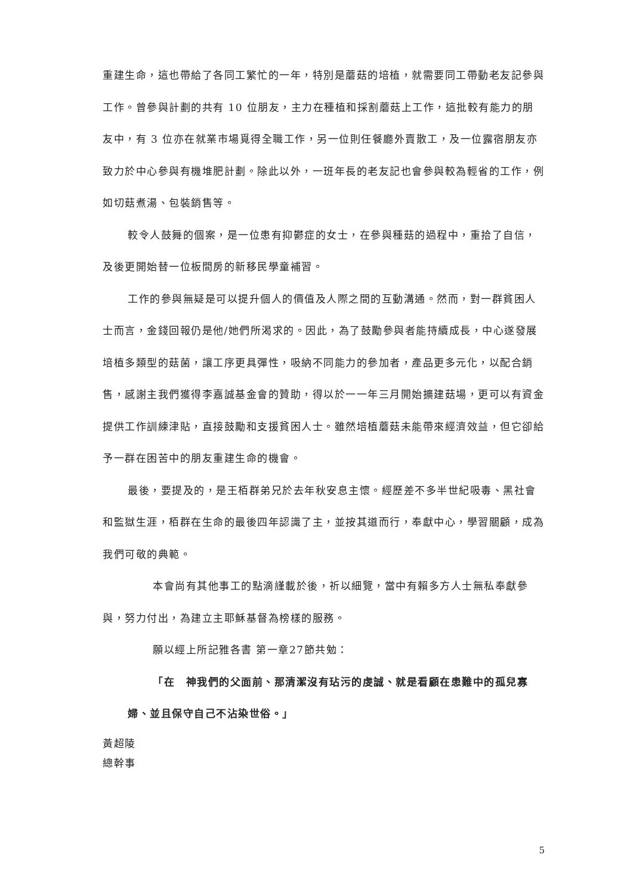重建生命，這也帶給了各同工繁忙的一年，特別是蘑菇的培植，就需要同工帶動老友記參與工作。曾參與計劃的共有 10 位朋友，主力在種植和採割蘑菇上工作，這批較有能力的朋友中，有 3 位亦在就業市場覓得全職工作，另一位則任餐廳外賣散工，及一位露宿朋友亦致力於中心參與有機堆肥計劃。除此以外，一班年長的老友記也會參與較為輕省的工作，例如切菇煮湯、包裝銷售等。
較令人鼓舞的個案，是一位患有抑鬱症的女士，在參與種菇的過程中，重拾了自信，及後更開始替一位板間房的新移民學童補習。
工作的參與無疑是可以提升個人的價值及人際之間的互動溝通。然而，對一群貧困人士而言，金錢回報仍是他/她們所渴求的。因此，為了鼓勵參與者能持續成長，中心遂發展培植多類型的菇菌，讓工序更具彈性，吸納不同能力的參加者，產品更多元化，以配合銷售，感謝主我們獲得李嘉誠基金會的贊助，得以於一一年三月開始擴建菇場，更可以有資金提供工作訓練津貼，直接鼓勵和支援貧困人士。雖然培植蘑菇未能帶來經濟效益，但它卻給予一群在困苦中的朋友重建生命的機會。
最後，要提及的，是王栢群弟兄於去年秋安息主懷。經歷差不多半世紀吸毒、黑社會和監獄生涯，栢群在生命的最後四年認識了主，並按其道而行，奉獻中心，學習關顧，成為我們可敬的典範。
本會尚有其他事工的點滴謹載於後，祈以細覽，當中有賴多方人士無私奉獻參與，努力付出，為建立主耶穌基督為榜樣的服務。
願以經上所記雅各書 第一章27節共勉：
「在　神我們的父面前、那清潔沒有玷污的虔誠、就是看顧在患難中的孤兒寡婦、並且保守自己不沾染世俗。」
黃超陵
總幹事
5